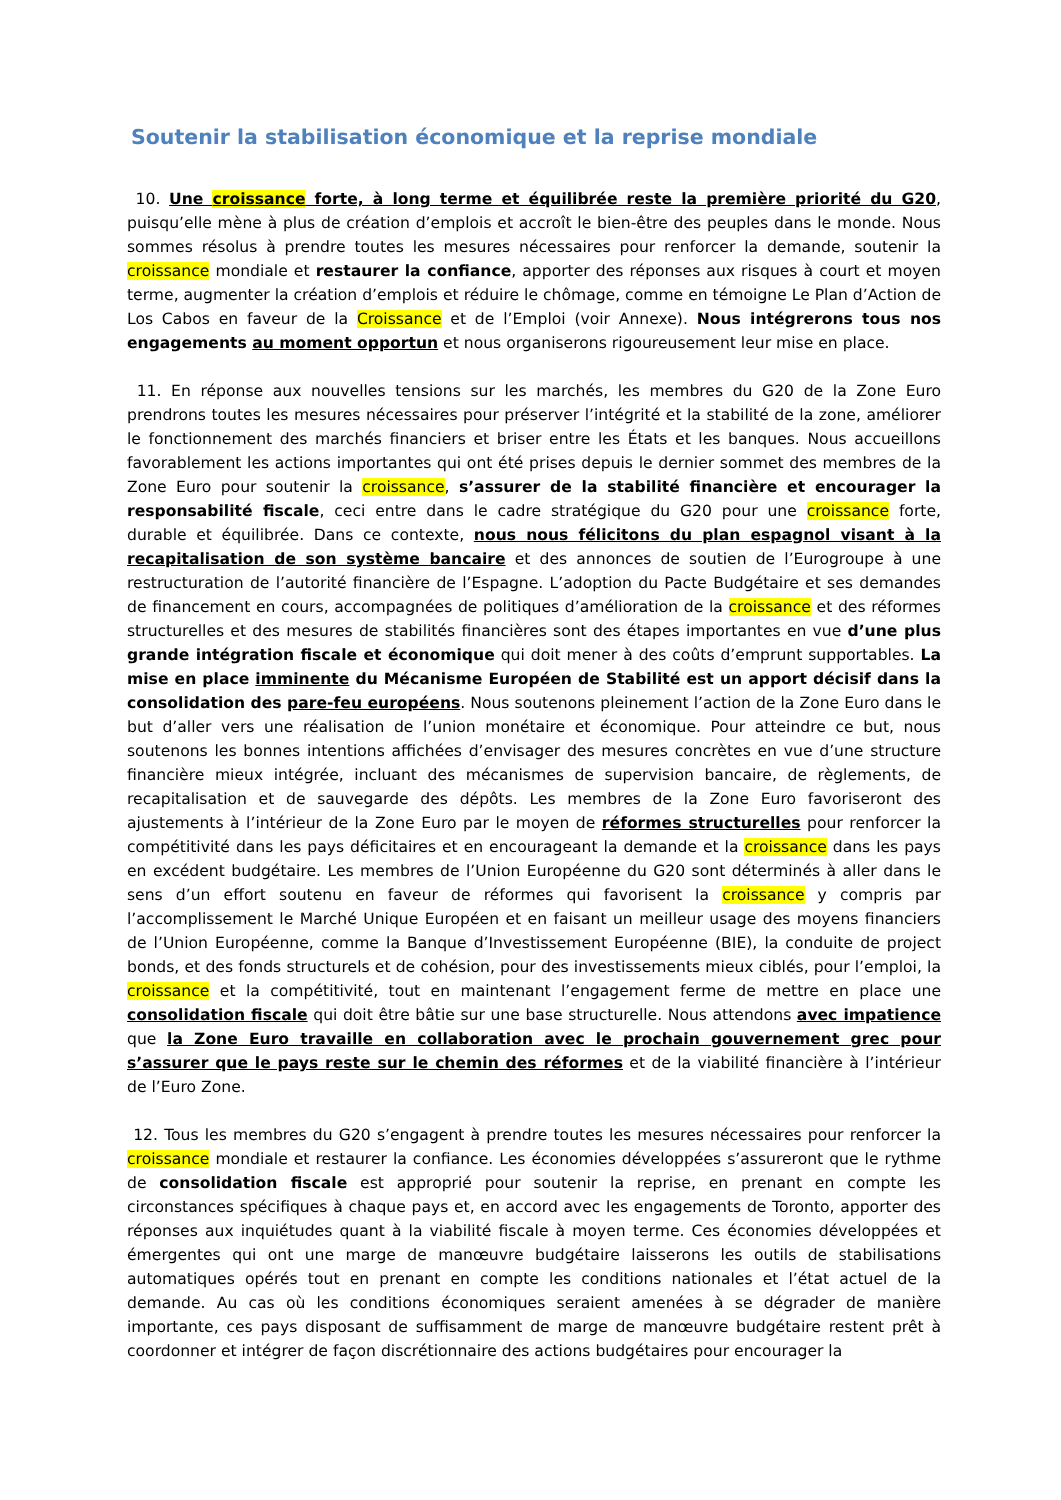Soutenir la stabilisation économique et la reprise mondiale
10. Une croissance forte, à long terme et équilibrée reste la première priorité du G20, puisqu’elle mène à plus de création d’emplois et accroît le bien-être des peuples dans le monde. Nous sommes résolus à prendre toutes les mesures nécessaires pour renforcer la demande, soutenir la croissance mondiale et restaurer la confiance, apporter des réponses aux risques à court et moyen terme, augmenter la création d’emplois et réduire le chômage, comme en témoigne Le Plan d’Action de Los Cabos en faveur de la Croissance et de l’Emploi (voir Annexe). Nous intégrerons tous nos engagements au moment opportun et nous organiserons rigoureusement leur mise en place.
11. En réponse aux nouvelles tensions sur les marchés, les membres du G20 de la Zone Euro prendrons toutes les mesures nécessaires pour préserver l’intégrité et la stabilité de la zone, améliorer le fonctionnement des marchés financiers et briser entre les États et les banques. Nous accueillons favorablement les actions importantes qui ont été prises depuis le dernier sommet des membres de la Zone Euro pour soutenir la croissance, s’assurer de la stabilité financière et encourager la responsabilité fiscale, ceci entre dans le cadre stratégique du G20 pour une croissance forte, durable et équilibrée. Dans ce contexte, nous nous félicitons du plan espagnol visant à la recapitalisation de son système bancaire et des annonces de soutien de l’Eurogroupe à une restructuration de l’autorité financière de l’Espagne. L’adoption du Pacte Budgétaire et ses demandes de financement en cours, accompagnées de politiques d’amélioration de la croissance et des réformes structurelles et des mesures de stabilités financières sont des étapes importantes en vue d’une plus grande intégration fiscale et économique qui doit mener à des coûts d’emprunt supportables. La mise en place imminente du Mécanisme Européen de Stabilité est un apport décisif dans la consolidation des pare-feu européens. Nous soutenons pleinement l’action de la Zone Euro dans le but d’aller vers une réalisation de l’union monétaire et économique. Pour atteindre ce but, nous soutenons les bonnes intentions affichées d’envisager des mesures concrètes en vue d’une structure financière mieux intégrée, incluant des mécanismes de supervision bancaire, de règlements, de recapitalisation et de sauvegarde des dépôts. Les membres de la Zone Euro favoriseront des ajustements à l’intérieur de la Zone Euro par le moyen de réformes structurelles pour renforcer la compétitivité dans les pays déficitaires et en encourageant la demande et la croissance dans les pays en excédent budgétaire. Les membres de l’Union Européenne du G20 sont déterminés à aller dans le sens d’un effort soutenu en faveur de réformes qui favorisent la croissance y compris par l’accomplissement le Marché Unique Européen et en faisant un meilleur usage des moyens financiers de l’Union Européenne, comme la Banque d’Investissement Européenne (BIE), la conduite de project bonds, et des fonds structurels et de cohésion, pour des investissements mieux ciblés, pour l’emploi, la croissance et la compétitivité, tout en maintenant l’engagement ferme de mettre en place une consolidation fiscale qui doit être bâtie sur une base structurelle. Nous attendons avec impatience que la Zone Euro travaille en collaboration avec le prochain gouvernement grec pour s’assurer que le pays reste sur le chemin des réformes et de la viabilité financière à l’intérieur de l’Euro Zone.
12. Tous les membres du G20 s’engagent à prendre toutes les mesures nécessaires pour renforcer la croissance mondiale et restaurer la confiance. Les économies développées s’assureront que le rythme de consolidation fiscale est approprié pour soutenir la reprise, en prenant en compte les circonstances spécifiques à chaque pays et, en accord avec les engagements de Toronto, apporter des réponses aux inquiétudes quant à la viabilité fiscale à moyen terme. Ces économies développées et émergentes qui ont une marge de manœuvre budgétaire laisserons les outils de stabilisations automatiques opérés tout en prenant en compte les conditions nationales et l’état actuel de la demande. Au cas où les conditions économiques seraient amenées à se dégrader de manière importante, ces pays disposant de suffisamment de marge de manœuvre budgétaire restent prêt à coordonner et intégrer de façon discrétionnaire des actions budgétaires pour encourager la